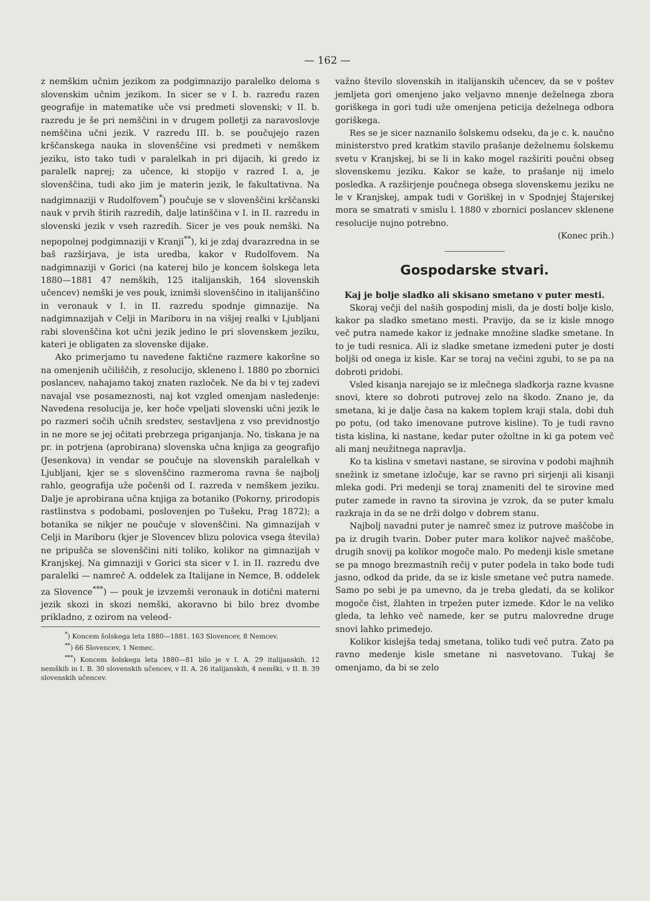— 162 —
z nemškim učnim jezikom za podgimnazijo paralelko deloma s slovenskim učnim jezikom. In sicer se v I. b. razredu razen geografije in matematike uče vsi predmeti slovenski; v II. b. razredu je še pri nemščini in v drugem polletji za naravoslovje nemščina učni jezik. V razredu III. b. se poučujejo razen krščanskega nauka in slovenščine vsi predmeti v nemškem jeziku, isto tako tudi v paralelkah in pri dijacih, ki gredo iz paralelk naprej; za učence, ki stopijo v razred I. a, je slovenščina, tudi ako jim je materin jezik, le fakultativna. Na nadgimnaziji v Rudolfovem<sup>*</sup>) poučuje se v slovenščini krščanski nauk v prvih štirih razredih, dalje latinščina v I. in II. razredu in slovenski jezik v vseh razredih. Sicer je ves pouk nemški. Na nepopolnej podgimnaziji v Kranji<sup>**</sup>), ki je zdaj dvarazredna in se baš razširjava, je ista uredba, kakor v Rudolfovem. Na nadgimnaziji v Gorici (na katerej bilo je koncem šolskega leta 1880—1881 47 nemških, 125 italijanskih, 164 slovenskih učencev) nemški je ves pouk, iznimši slovenščino in italijanščino in veronauk v I. in II. razredu spodnje gimnazije. Na nadgimnazijah v Celji in Mariboru in na višjej realki v Ljubljani rabi slovenščina kot učni jezik jedino le pri slovenskem jeziku, kateri je obligaten za slovenske dijake.
Ako primerjamo tu navedene faktične razmere kakoršne so na omenjenih učiliščih, z resolucijo, skleneno l. 1880 po zbornici poslancev, nahajamo takoj znaten razloček. Ne da bi v tej zadevi navajal vse posameznosti, naj kot vzgled omenjam nasledenje: Navedena resolucija je, ker hoče vpeljati slovenski učni jezik le po razmeri sočih učnih sredstev, sestavljena z vso previdnostjo in ne more se jej očitati prebrzega priganjanja. No, tiskana je na pr. in potrjena (aprobirana) slovenska učna knjiga za geografijo (Jesenkova) in vendar se poučuje na slovenskih paralelkah v Ljubljani, kjer se s slovenščino razmeroma ravna še najbolj rahlo, geografija uže počenši od I. razreda v nemškem jeziku. Dalje je aprobirana učna knjiga za botaniko (Pokorny, prirodopis rastlinstva s podobami, poslovenjen po Tušeku, Prag 1872); a botanika se nikjer ne poučuje v slovenščini. Na gimnazijah v Celji in Mariboru (kjer je Slovencev blizu polovica vsega števila) ne pripušča se slovenščini niti toliko, kolikor na gimnazijah v Kranjskej. Na gimnaziji v Gorici sta sicer v I. in II. razredu dve paralelki — namreč A. oddelek za Italijane in Nemce, B. oddelek za Slovence<sup>***</sup>) — pouk je izvzemši veronauk in dotični materni jezik skozi in skozi nemški, akoravno bi bilo brez dvombe prikladno, z ozirom na veleod-
<sup>*</sup>) Koncem šolskega leta 1880—1881. 163 Slovencev, 8 Nemcev.
<sup>**</sup>) 66 Slovencev, 1 Nemec.
<sup>***</sup>) Koncem šolskega leta 1880—81 bilo je v I. A. 29 italijanskih, 12 nemških in I. B. 30 slovenskih učencev, v II. A. 26 italijanskih, 4 nemški, v II. B. 39 slovenskih učencev.
važno število slovenskih in italijanskih učencev, da se v poštev jemljeta gori omenjeno jako veljavno mnenje deželnega zbora goriškega in gori tudi uže omenjena peticija deželnega odbora goriškega.
Res se je sicer naznanilo šolskemu odseku, da je c. k. naučno ministerstvo pred kratkim stavilo prašanje deželnemu šolskemu svetu v Kranjskej, bi se li in kako mogel razširiti poučni obseg slovenskemu jeziku. Kakor se kaže, to prašanje nij imelo posledka. A razširjenje poučnega obsega slovenskemu jeziku ne le v Kranjskej, ampak tudi v Goriškej in v Spodnjej Štajerskej mora se smatrati v smislu l. 1880 v zbornici poslancev sklenene resolucije nujno potrebno.
(Konec prih.)
Gospodarske stvari.
Kaj je bolje sladko ali skisano smetano v puter mesti.
Skoraj večji del naših gospodinj misli, da je dosti bolje kislo, kakor pa sladko smetano mesti. Pravijo, da se iz kisle mnogo več putra namede kakor iz jednake množine sladke smetane. In to je tudi resnica. Ali iz sladke smetane izmedeni puter je dosti boljši od onega iz kisle. Kar se toraj na večini zgubi, to se pa na dobroti pridobi.
Vsled kisanja narejajo se iz mlečnega sladkorja razne kvasne snovi, ktere so dobroti putrovej zelo na škodo. Znano je, da smetana, ki je dalje časa na kakem toplem kraji stala, dobi duh po potu, (od tako imenovane putrove kisline). To je tudi ravno tista kislina, ki nastane, kedar puter ožoltne in ki ga potem več ali manj neužitnega napravlja.
Ko ta kislina v smetavi nastane, se sirovina v podobi majhnih snežink iz smetane izločuje, kar se ravno pri sirjenji ali kisanji mleka godi. Pri medenji se toraj znameniti del te sirovine med puter zamede in ravno ta sirovina je vzrok, da se puter kmalu razkraja in da se ne drži dolgo v dobrem stanu.
Najbolj navadni puter je namreč smez iz putrove maščobe in pa iz drugih tvarin. Dober puter mara kolikor največ maščobe, drugih snovij pa kolikor mogoče malo. Po medenji kisle smetane se pa mnogo brezmastnih rečij v puter podela in tako bode tudi jasno, odkod da pride, da se iz kisle smetane več putra namede. Samo po sebi je pa umevno, da je treba gledati, da se kolikor mogoče čist, žlahten in trpežen puter izmede. Kdor le na veliko gleda, ta lehko več namede, ker se putru malovredne druge snovi lahko primedejo.
Kolikor kislejša tedaj smetana, toliko tudi več putra. Zato pa ravno medenje kisle smetane ni nasvetovano. Tukaj še omenjamo, da bi se zelo